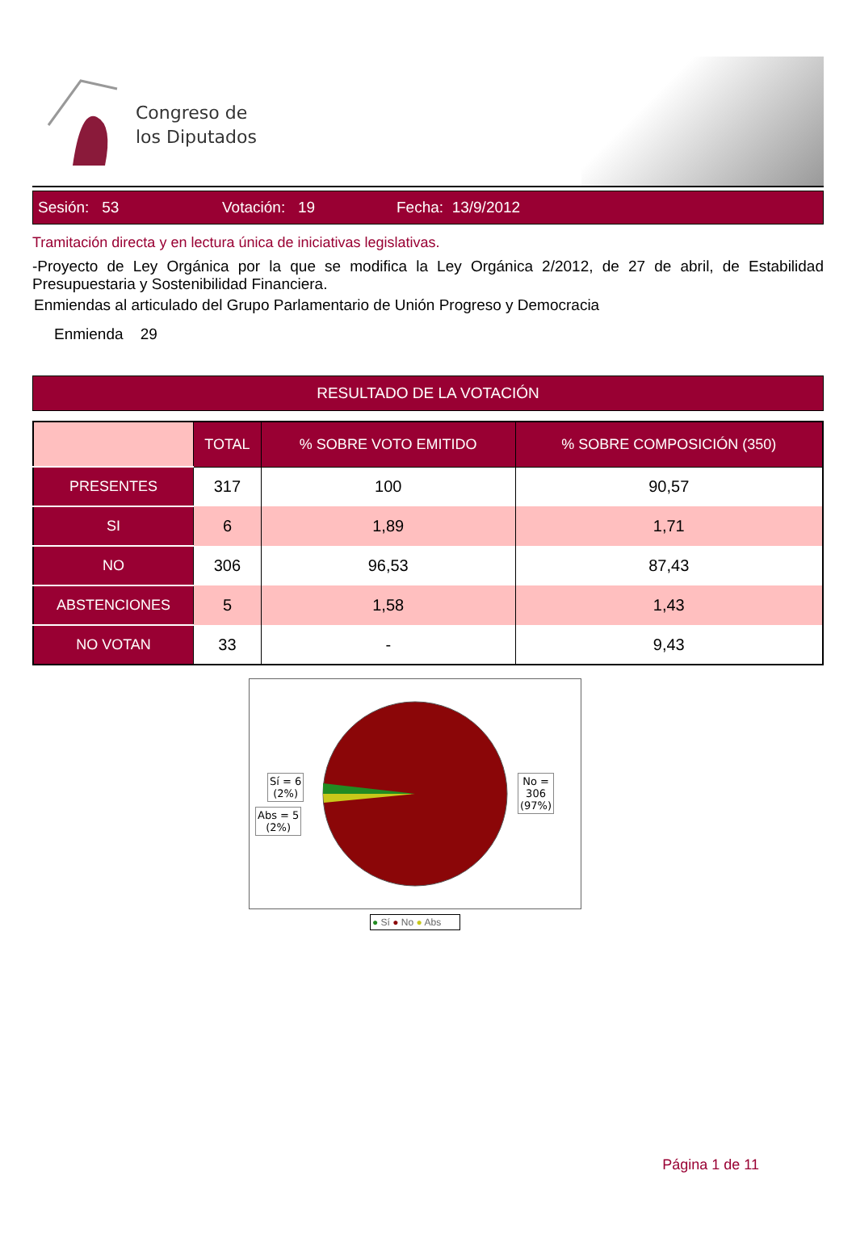Congreso de
los Diputados
Sesión: 53 Votación: 19 Fecha: 13/9/2012
Tramitación directa y en lectura única de iniciativas legislativas.
-Proyecto de Ley Orgánica por la que se modifica la Ley Orgánica 2/2012, de 27 de abril, de Estabilidad Presupuestaria y Sostenibilidad Financiera.
Enmiendas al articulado del Grupo Parlamentario de Unión Progreso y Democracia
Enmienda 29
RESULTADO DE LA VOTACIÓN
| | TOTAL | % SOBRE VOTO EMITIDO | % SOBRE COMPOSICIÓN (350) |
| --- | --- | --- | --- |
| PRESENTES | 317 | 100 | 90,57 |
| SI | 6 | 1,89 | 1,71 |
| NO | 306 | 96,53 | 87,43 |
| ABSTENCIONES | 5 | 1,58 | 1,43 |
| NO VOTAN | 33 | - | 9,43 |
Sí = 6
(2%)
Abs = 5
(2%)
No =
306
(97%)
● Sí ● No ● Abs
Página 1 de 11